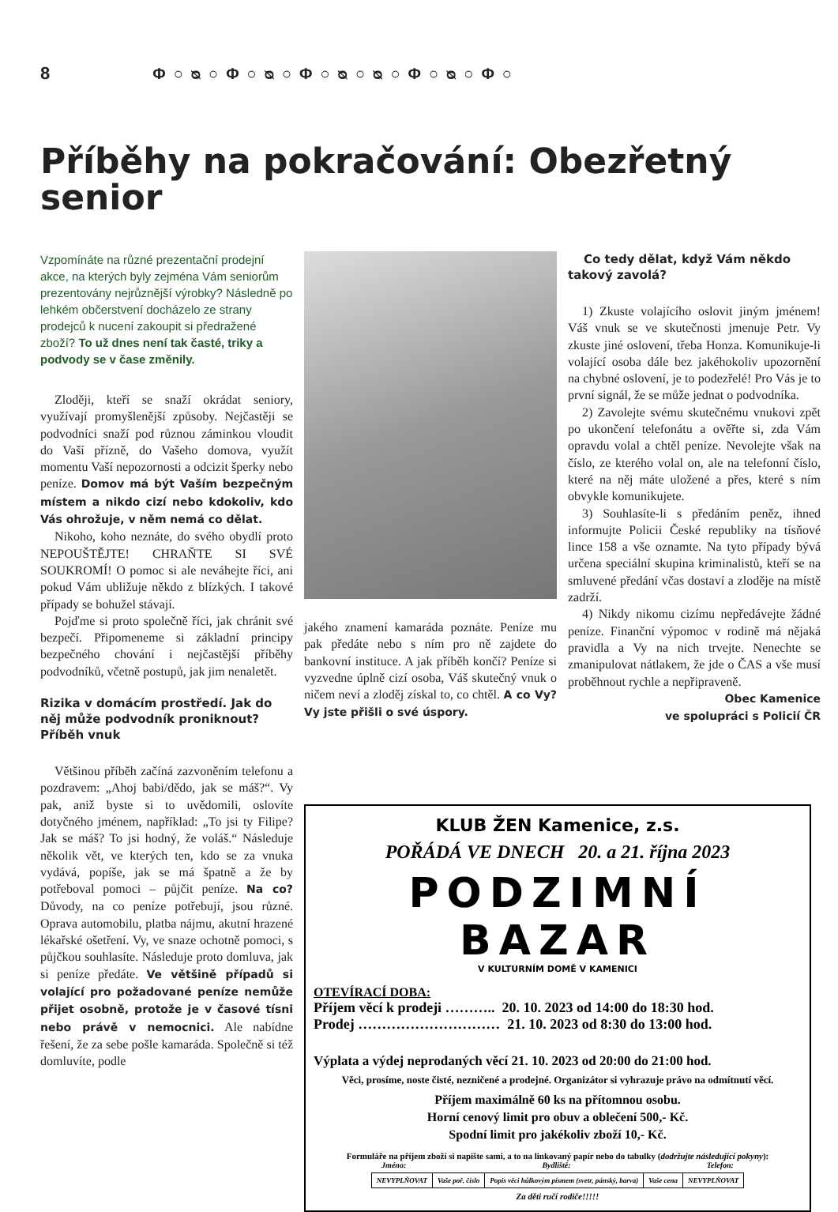8 Φ○ᴓ○Φ○ᴓ○Φ○ᴓ○ᴓ○Φ○ᴓ○Φ○
Příběhy na pokračování: Obezřetný senior
Vzpomínáte na různé prezentační prodejní akce, na kterých byly zejména Vám seniorům prezentovány nejrůznější výrobky? Následně po lehkém občerstvení docházelo ze strany prodejců k nucení zakoupit si předražené zboží? To už dnes není tak časté, triky a podvody se v čase změnily.
Zloději, kteří se snaží okrádat seniory, využívají promyšlenější způsoby. Nejčastěji se podvodníci snaží pod různou záminkou vloudit do Vaší přízně, do Vašeho domova, využít momentu Vaší nepozornosti a odcizit šperky nebo peníze. Domov má být Vaším bezpečným místem a nikdo cizí nebo kdokoliv, kdo Vás ohrožuje, v něm nemá co dělat.
Nikoho, koho neznáte, do svého obydlí proto NEPOUŠTĚJTE! CHRAŇTE SI SVÉ SOUKROMÍ! O pomoc si ale neváhejte říci, ani pokud Vám ubližuje někdo z blízkých. I takové případy se bohužel stávají.
Pojďme si proto společně říci, jak chránit své bezpečí. Připomeneme si základní principy bezpečného chování i nejčastější příběhy podvodníků, včetně postupů, jak jim nenaletět.
Rizika v domácím prostředí. Jak do něj může podvodník proniknout? Příběh vnuk
Většinou příběh začíná zazvoněním telefonu a pozdravem: „Ahoj babi/dědo, jak se máš?“. Vy pak, aniž byste si to uvědomili, oslovíte dotyčného jménem, například: „To jsi ty Filipe? Jak se máš? To jsi hodný, že voláš.“ Následuje několik vět, ve kterých ten, kdo se za vnuka vydává, popíše, jak se má špatně a že by potřeboval pomoci – půjčit peníze. Na co? Důvody, na co peníze potřebují, jsou různé. Oprava automobilu, platba nájmu, akutní hrazené lékařské ošetření. Vy, ve snaze ochotně pomoci, s půjčkou souhlasíte. Následuje proto domluva, jak si peníze předáte. Ve většině případů si volající pro požadované peníze nemůže přijet osobně, protože je v časové tísni nebo právě v nemocnici. Ale nabídne řešení, že za sebe pošle kamaráda. Společně si též domluvíte, podle
jakého znamení kamaráda poznáte. Peníze mu pak předáte nebo s ním pro ně zajdete do bankovní instituce. A jak příběh končí? Peníze si vyzvedne úplně cizí osoba, Váš skutečný vnuk o ničem neví a zloděj získal to, co chtěl. A co Vy? Vy jste přišli o své úspory.
Co tedy dělat, když Vám někdo takový zavolá?
1) Zkuste volajícího oslovit jiným jménem! Váš vnuk se ve skutečnosti jmenuje Petr. Vy zkuste jiné oslovení, třeba Honza. Komunikuje-li volající osoba dále bez jakéhokoliv upozornění na chybné oslovení, je to podezřelé! Pro Vás je to první signál, že se může jednat o podvodníka.
2) Zavolejte svému skutečnému vnukovi zpět po ukončení telefonátu a ověřte si, zda Vám opravdu volal a chtěl peníze. Nevolejte však na číslo, ze kterého volal on, ale na telefonní číslo, které na něj máte uložené a přes, které s ním obvykle komunikujete.
3) Souhlasíte-li s předáním peněz, ihned informujte Policii České republiky na tísňové lince 158 a vše oznamte. Na tyto případy bývá určena speciální skupina kriminalistů, kteří se na smluvené předání včas dostaví a zloděje na místě zadrží.
4) Nikdy nikomu cizímu nepředávejte žádné peníze. Finanční výpomoc v rodině má nějaká pravidla a Vy na nich trvejte. Nenechte se zmanipulovat nátlakem, že jde o ČAS a vše musí proběhnout rychle a nepřipraveně.
Obec Kamenice
ve spolupráci s Policií ČR
KLUB ŽEN Kamenice, z.s.
POŘÁDÁ VE DNECH 20. a 21. října 2023
PODZIMNÍ BAZAR
V KULTURNÍM DOMĚ V KAMENICI
OTEVÍRACÍ DOBA:
Příjem věcí k prodeji ……….. 20. 10. 2023 od 14:00 do 18:30 hod.
Prodej ………………………… 21. 10. 2023 od 8:30 do 13:00 hod.
Výplata a výdej neprodaných věcí 21. 10. 2023 od 20:00 do 21:00 hod.
Věci, prosíme, noste čisté, nezničené a prodejné. Organizátor si vyhrazuje právo na odmítnutí věcí.
Příjem maximálně 60 ks na přítomnou osobu.
Horní cenový limit pro obuv a oblečení 500,- Kč.
Spodní limit pro jakékoliv zboží 10,- Kč.
Formuláře na příjem zboží si napište sami, a to na linkovaný papír nebo do tabulky (dodržujte následující pokyny):
Jméno: Bydliště: Telefon:
| NEVYPLŇOVAT | Vaše poř. číslo | Popis věci hůlkovým písmem (svetr, pánský, barva) | Vaše cena | NEVYPLŇOVAT |
Za děti ručí rodiče!!!!!